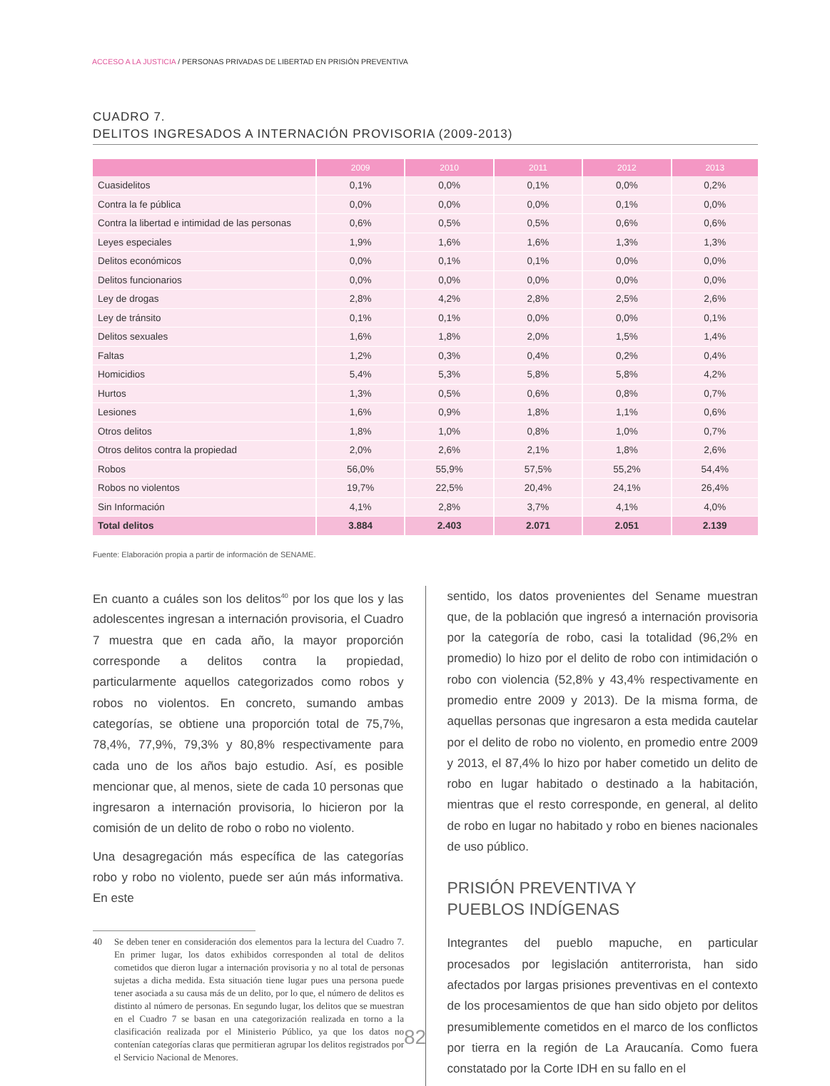ACCESO A LA JUSTICIA / PERSONAS PRIVADAS DE LIBERTAD EN PRISIÓN PREVENTIVA
CUADRO 7.
DELITOS INGRESADOS A INTERNACIÓN PROVISORIA (2009-2013)
| | 2009 | 2010 | 2011 | 2012 | 2013 |
| --- | --- | --- | --- | --- | --- |
| Cuasidelitos | 0,1% | 0,0% | 0,1% | 0,0% | 0,2% |
| Contra la fe pública | 0,0% | 0,0% | 0,0% | 0,1% | 0,0% |
| Contra la libertad e intimidad de las personas | 0,6% | 0,5% | 0,5% | 0,6% | 0,6% |
| Leyes especiales | 1,9% | 1,6% | 1,6% | 1,3% | 1,3% |
| Delitos económicos | 0,0% | 0,1% | 0,1% | 0,0% | 0,0% |
| Delitos funcionarios | 0,0% | 0,0% | 0,0% | 0,0% | 0,0% |
| Ley de drogas | 2,8% | 4,2% | 2,8% | 2,5% | 2,6% |
| Ley de tránsito | 0,1% | 0,1% | 0,0% | 0,0% | 0,1% |
| Delitos sexuales | 1,6% | 1,8% | 2,0% | 1,5% | 1,4% |
| Faltas | 1,2% | 0,3% | 0,4% | 0,2% | 0,4% |
| Homicidios | 5,4% | 5,3% | 5,8% | 5,8% | 4,2% |
| Hurtos | 1,3% | 0,5% | 0,6% | 0,8% | 0,7% |
| Lesiones | 1,6% | 0,9% | 1,8% | 1,1% | 0,6% |
| Otros delitos | 1,8% | 1,0% | 0,8% | 1,0% | 0,7% |
| Otros delitos contra la propiedad | 2,0% | 2,6% | 2,1% | 1,8% | 2,6% |
| Robos | 56,0% | 55,9% | 57,5% | 55,2% | 54,4% |
| Robos no violentos | 19,7% | 22,5% | 20,4% | 24,1% | 26,4% |
| Sin Información | 4,1% | 2,8% | 3,7% | 4,1% | 4,0% |
| Total delitos | 3.884 | 2.403 | 2.071 | 2.051 | 2.139 |
Fuente: Elaboración propia a partir de información de SENAME.
En cuanto a cuáles son los delitos<sup>40</sup> por los que los y las adolescentes ingresan a internación provisoria, el Cuadro 7 muestra que en cada año, la mayor proporción corresponde a delitos contra la propiedad, particularmente aquellos categorizados como robos y robos no violentos. En concreto, sumando ambas categorías, se obtiene una proporción total de 75,7%, 78,4%, 77,9%, 79,3% y 80,8% respectivamente para cada uno de los años bajo estudio. Así, es posible mencionar que, al menos, siete de cada 10 personas que ingresaron a internación provisoria, lo hicieron por la comisión de un delito de robo o robo no violento.
Una desagregación más específica de las categorías robo y robo no violento, puede ser aún más informativa. En este
40 Se deben tener en consideración dos elementos para la lectura del Cuadro 7. En primer lugar, los datos exhibidos corresponden al total de delitos cometidos que dieron lugar a internación provisoria y no al total de personas sujetas a dicha medida. Esta situación tiene lugar pues una persona puede tener asociada a su causa más de un delito, por lo que, el número de delitos es distinto al número de personas. En segundo lugar, los delitos que se muestran en el Cuadro 7 se basan en una categorización realizada en torno a la clasificación realizada por el Ministerio Público, ya que los datos no contenían categorías claras que permitieran agrupar los delitos registrados por el Servicio Nacional de Menores.
sentido, los datos provenientes del Sename muestran que, de la población que ingresó a internación provisoria por la categoría de robo, casi la totalidad (96,2% en promedio) lo hizo por el delito de robo con intimidación o robo con violencia (52,8% y 43,4% respectivamente en promedio entre 2009 y 2013). De la misma forma, de aquellas personas que ingresaron a esta medida cautelar por el delito de robo no violento, en promedio entre 2009 y 2013, el 87,4% lo hizo por haber cometido un delito de robo en lugar habitado o destinado a la habitación, mientras que el resto corresponde, en general, al delito de robo en lugar no habitado y robo en bienes nacionales de uso público.
PRISIÓN PREVENTIVA Y
PUEBLOS INDÍGENAS
Integrantes del pueblo mapuche, en particular procesados por legislación antiterrorista, han sido afectados por largas prisiones preventivas en el contexto de los procesamientos de que han sido objeto por delitos presumiblemente cometidos en el marco de los conflictos por tierra en la región de La Araucanía. Como fuera constatado por la Corte IDH en su fallo en el
82